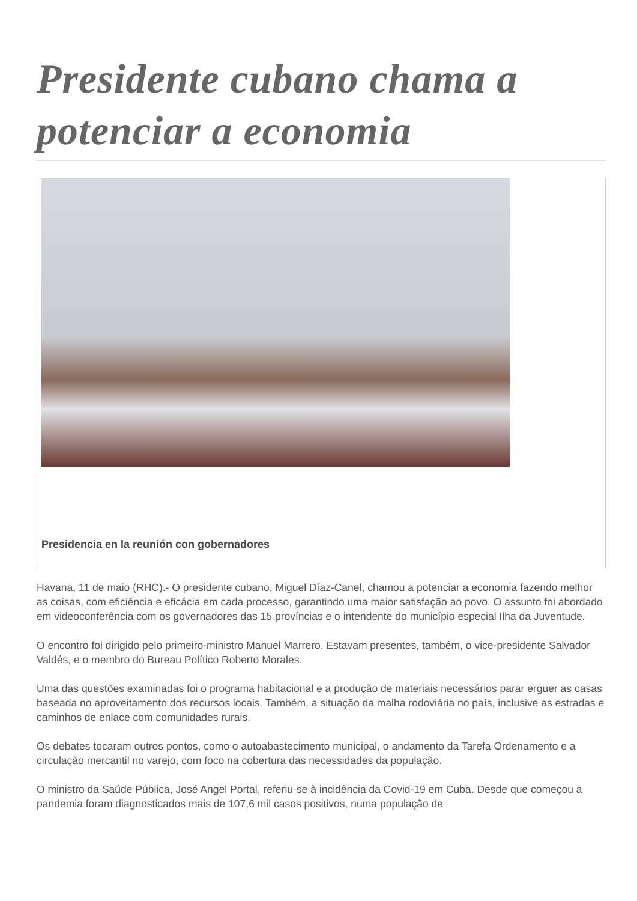Presidente cubano chama a potenciar a economia
Presidencia en la reunión con gobernadores
Havana, 11 de maio (RHC).- O presidente cubano, Miguel Díaz-Canel, chamou a potenciar a economia fazendo melhor as coisas, com eficiência e eficácia em cada processo, garantindo uma maior satisfação ao povo. O assunto foi abordado em videoconferência com os governadores das 15 províncias e o intendente do município especial Ilha da Juventude.
O encontro foi dirigido pelo primeiro-ministro Manuel Marrero. Estavam presentes, também, o vice-presidente Salvador Valdés, e o membro do Bureau Político Roberto Morales.
Uma das questões examinadas foi o programa habitacional e a produção de materiais necessários parar erguer as casas baseada no aproveitamento dos recursos locais. Também, a situação da malha rodoviária no país, inclusive as estradas e caminhos de enlace com comunidades rurais.
Os debates tocaram outros pontos, como o autoabastecimento municipal, o andamento da Tarefa Ordenamento e a circulação mercantil no varejo, com foco na cobertura das necessidades da população.
O ministro da Saúde Pública, José Angel Portal, referiu-se à incidência da Covid-19 em Cuba. Desde que começou a pandemia foram diagnosticados mais de 107,6 mil casos positivos, numa população de